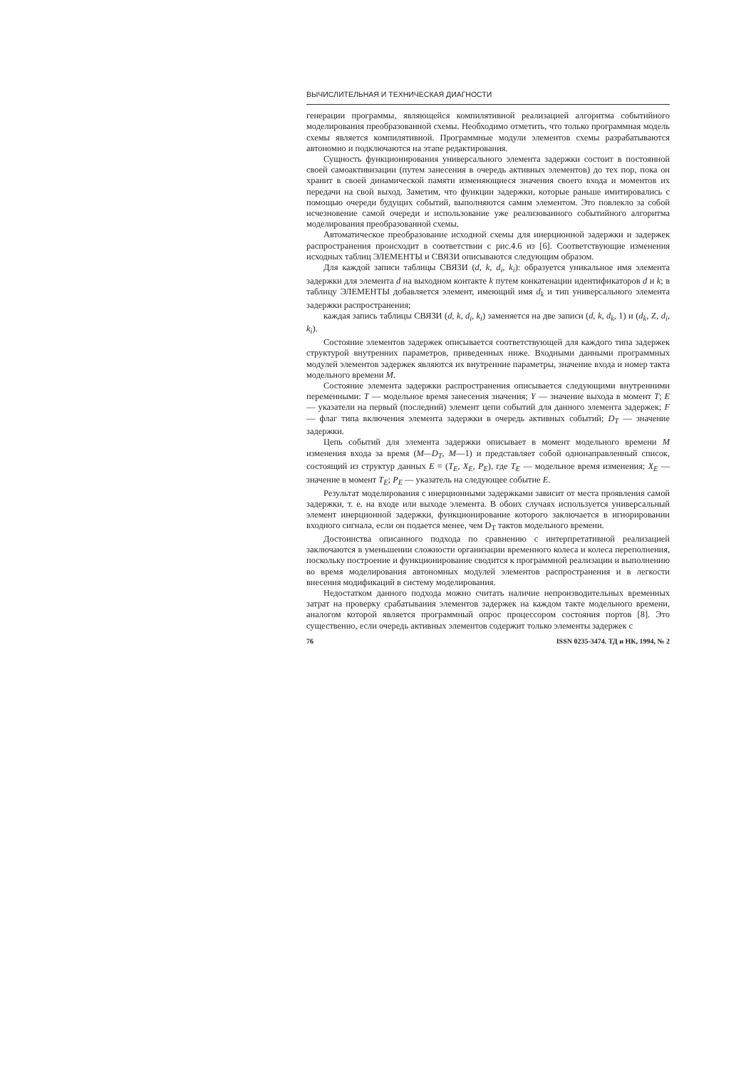ВЫЧИСЛИТЕЛЬНАЯ И ТЕХНИЧЕСКАЯ ДИАГНОСТИ
генерации программы, являющейся компилятивной реализацией алгоритма событийного моделирования преобразованной схемы. Необходимо отметить, что только программная модель схемы является компилятивной. Программные модули элементов схемы разрабатываются автономно и подключаются на этапе редактирования.
Сущность функционирования универсального элемента задержки состоит в постоянной своей самоактивизации (путем занесения в очередь активных элементов) до тех пор, пока он хранит в своей динамической памяти изменяющиеся значения своего входа и моментов их передачи на свой выход. Заметим, что функции задержки, которые раньше имитировались с помощью очереди будущих событий, выполняются самим элементом. Это повлекло за собой исчезновение самой очереди и использование уже реализованного событийного алгоритма моделирования преобразованной схемы.
Автоматическое преобразование исходной схемы для инерционной задержки и задержек распространения происходит в соответствии с рис.4.6 из [6]. Соответствующие изменения исходных таблиц ЭЛЕМЕНТЫ и СВЯЗИ описываются следующим образом.
Для каждой записи таблицы СВЯЗИ (d, k, d<sub>i</sub>, k<sub>i</sub>): образуется уникальное имя элемента задержки для элемента d на выходном контакте k путем конкатенации идентификаторов d и k; в таблицу ЭЛЕМЕНТЫ добавляется элемент, имеющий имя d<sub>k</sub> и тип универсального элемента задержки распространения;
каждая запись таблицы СВЯЗИ (d, k, d<sub>i</sub>, k<sub>i</sub>) заменяется на две записи (d, k, d<sub>k</sub>, 1) и (d<sub>k</sub>, Z, d<sub>i</sub>, k<sub>i</sub>).
Состояние элементов задержек описывается соответствующей для каждого типа задержек структурой внутренних параметров, приведенных ниже. Входными данными программных модулей элементов задержек являются их внутренние параметры, значение входа и номер такта модельного времени M.
Состояние элемента задержки распространения описывается следующими внутренними переменными: T — модельное время занесения значения; Y — значение выхода в момент T; E — указатели на первый (последний) элемент цепи событий для данного элемента задержек; F — флаг типа включения элемента задержки в очередь активных событий; D<sub>T</sub> — значение задержки.
Цепь событий для элемента задержки описывает в момент модельного времени M изменения входа за время (M—D<sub>T</sub>, M—1) и представляет собой однонаправленный список, состоящий из структур данных E = (T<sub>E</sub>, X<sub>E</sub>, P<sub>E</sub>), где T<sub>E</sub> — модельное время изменения; X<sub>E</sub> — значение в момент T<sub>E</sub>; P<sub>E</sub> — указатель на следующее событие E.
Результат моделирования с инерционными задержками зависит от места проявления самой задержки, т. е. на входе или выходе элемента. В обоих случаях используется универсальный элемент инерционной задержки, функционирование которого заключается в игнорировании входного сигнала, если он подается менее, чем D<sub>T</sub> тактов модельного времени.
Достоинства описанного подхода по сравнению с интерпретативной реализацией заключаются в уменьшении сложности организации временного колеса и колеса переполнения, поскольку построение и функционирование сводится к программной реализации и выполнению во время моделирования автономных модулей элементов распространения и в легкости внесения модификаций в систему моделирования.
Недостатком данного подхода можно считать наличие непроизводительных временных затрат на проверку срабатывания элементов задержек на каждом такте модельного времени, аналогом которой является программный опрос процессором состояния портов [8]. Это существенно, если очередь активных элементов содержит только элементы задержек с
76 ISSN 0235-3474. ТД и НК, 1994, № 2